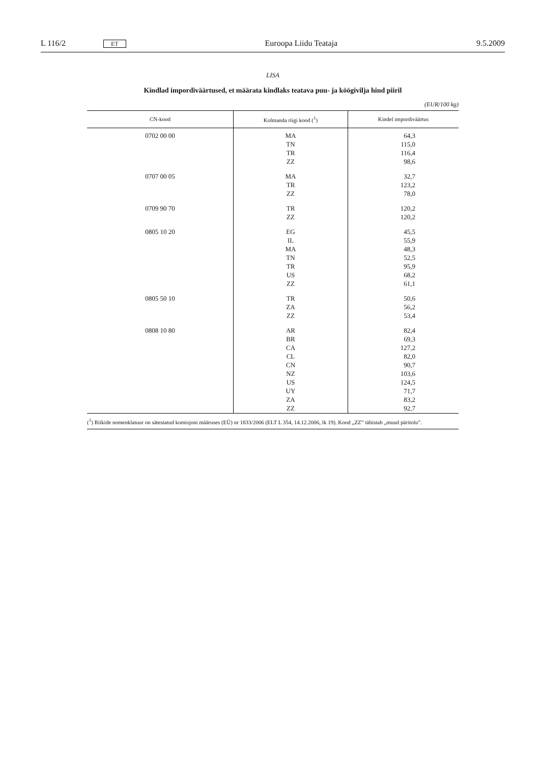L 116/2 ET Euroopa Liidu Teataja 9.5.2009
LISA
Kindlad impordiväärtused, et määrata kindlaks teatava puu- ja köögivilja hind piiril
(EUR/100 kg)
| CN-kood | Kolmanda riigi kood (<sup>1</sup>) | Kindel impordiväärtus |
| --- | --- | --- |
| 0702 00 00 | MA TN TR ZZ | 64,3 115,0 116,4 98,6 |
| 0707 00 05 | MA TR ZZ | 32,7 123,2 78,0 |
| 0709 90 70 | TR ZZ | 120,2 120,2 |
| 0805 10 20 | EG IL MA TN TR US ZZ | 45,5 55,9 48,3 52,5 95,9 68,2 61,1 |
| 0805 50 10 | TR ZA ZZ | 50,6 56,2 53,4 |
| 0808 10 80 | AR BR CA CL CN NZ US UY ZA ZZ | 82,4 69,3 127,2 82,0 90,7 103,6 124,5 71,7 83,2 92,7 |
(<sup>1</sup>) Riikide nomenklatuur on sätestatud komisjoni määruses (EÜ) nr 1833/2006 (ELT L 354, 14.12.2006, lk 19). Kood „ZZ” tähistab „muud päritolu”.